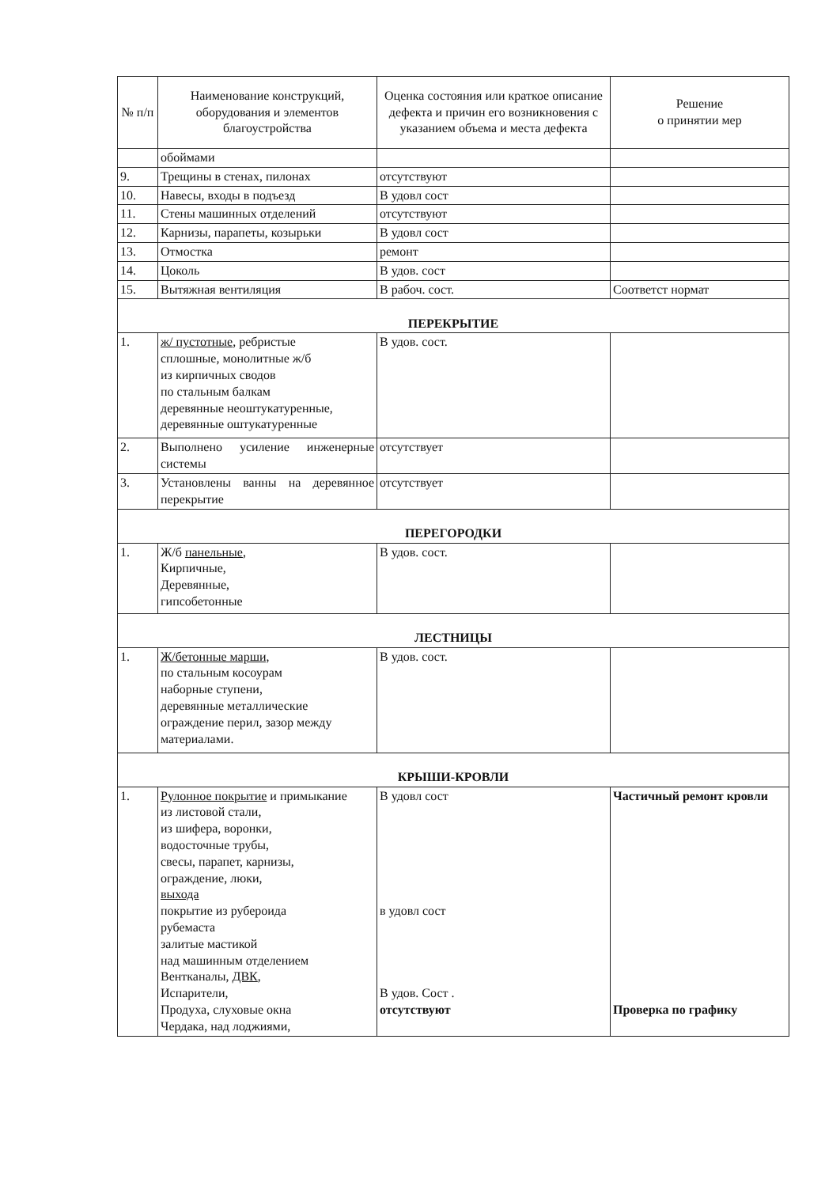| № п/п | Наименование конструкций, оборудования и элементов благоустройства | Оценка состояния или краткое описание дефекта и причин его возникновения с указанием объема и места дефекта | Решение о принятии мер |
| --- | --- | --- | --- |
| | обоймами | | |
| 9. | Трещины в стенах, пилонах | отсутствуют | |
| 10. | Навесы, входы в подъезд | В удовл сост | |
| 11. | Стены машинных отделений | отсутствуют | |
| 12. | Карнизы, парапеты, козырьки | В удовл сост | |
| 13. | Отмостка | ремонт | |
| 14. | Цоколь | В удов. сост | |
| 15. | Вытяжная вентиляция | В рабоч. сост. | Соответст нормат |
| ПЕРЕКРЫТИЕ | | | |
| 1. | ж/ пустотные , ребристые сплошные, монолитные ж/б из кирпичных сводов по стальным балкам деревянные неоштукатуренные, деревянные оштукатуренные | В удов. сост. | |
| 2. | Выполнено усиление инженерные системы | отсутствует | |
| 3. | Установлены ванны на деревянное перекрытие | отсутствует | |
| ПЕРЕГОРОДКИ | | | |
| 1. | Ж/б панельные , Кирпичные, Деревянные, гипсобетонные | В удов. сост. | |
| ЛЕСТНИЦЫ | | | |
| 1. | Ж/бетонные марши, по стальным косоурам наборные ступени, деревянные металлические ограждение перил, зазор между материалами. | В удов. сост. | |
| КРЫШИ-КРОВЛИ | | | |
| 1. | Рулонное покрытие и примыкание из листовой стали, из шифера, воронки, водосточные трубы, свесы, парапет, карнизы, ограждение, люки, выхода покрытие из рубероида рубемаста залитые мастикой над машинным отделением Вентканалы, ДВК , Испарители, Продуха, слуховые окна Чердака, над лоджиями, | В удовл сост в удовл сост В удов. Сост . отсутствуют | Частичный ремонт кровли Проверка по графику |